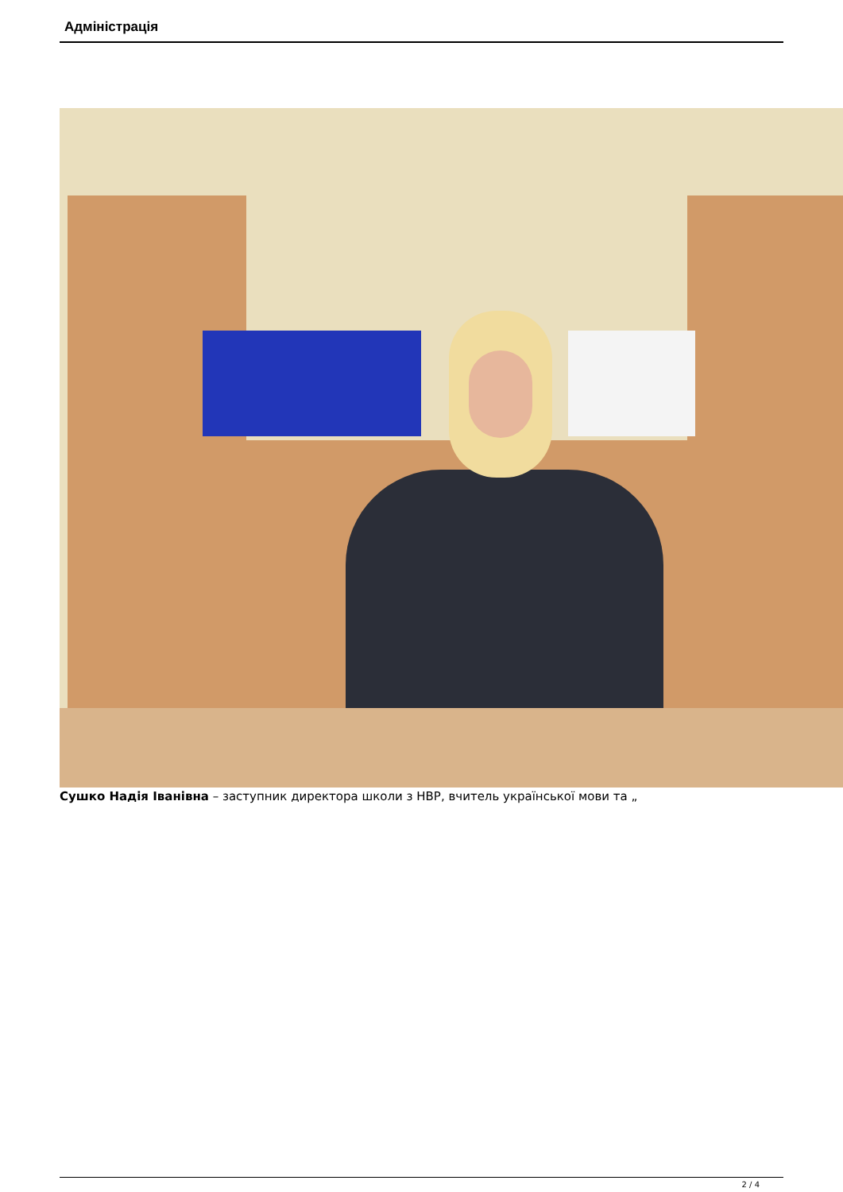Адміністрація
Сушко Надія Іванівна – заступник директора школи з НВР, вчитель української мови та „
2 / 4